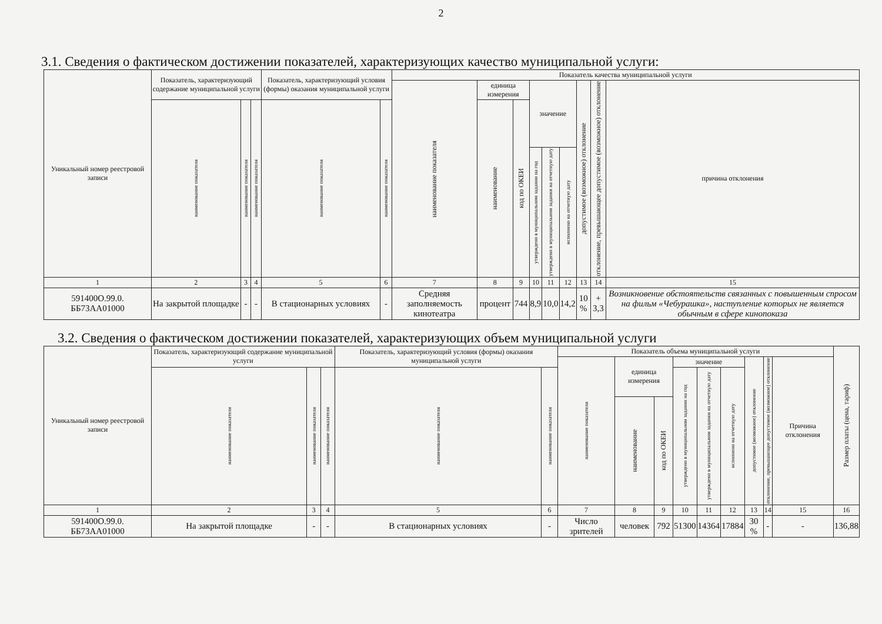2
3.1. Сведения о фактическом достижении показателей, характеризующих качество муниципальной услуги:
| Уникальный номер реестровой записи | Показатель, характеризующий содержание муниципальной услуги | | | Показатель, характеризующий условия (формы) оказания муниципальной услуги | | Показатель качества муниципальной услуги | | | | | | | | |
| --- | --- | --- | --- | --- | --- | --- | --- | --- | --- | --- | --- | --- | --- | --- |
| | | | | | | наименование показателя | единица измерения | | значение | | | допустимое (возможное) отклонение | отклонение, превышающее допустимое (возможное) отклонение | причина отклонения |
| | наименование показателя | наименование показателя | наименование показателя | наименование показателя | наименование показателя | | наименование | код по ОКЕИ | | | | | | |
| | | | | | | | | | утверждено в муниципальном задании на год | утверждено в муниципальном задании на отчетную дату | исполнено на отчетную дату | | | |
| 1 | 2 | 3 | 4 | 5 | 6 | 7 | 8 | 9 | 10 | 11 | 12 | 13 | 14 | 15 |
| 591400О.99.0. ББ73АА01000 | На закрытой площадке | - | - | В стационарных условиях | - | Средняя заполняемость кинотеатра | процент | 744 | 8,9 | 10,0 | 14,2 | 10 % | + 3,3 | Возникновение обстоятельств связанных с повышенным спросом на фильм «Чебурашка», наступление которых не является обычным в сфере кинопоказа |
3.2. Сведения о фактическом достижении показателей, характеризующих объем муниципальной услуги
| Уникальный номер реестровой записи | Показатель, характеризующий содержание муниципальной услуги | | | Показатель, характеризующий условия (формы) оказания муниципальной услуги | | Показатель объема муниципальной услуги | | | | | | | | | Размер платы (цена, тариф) |
| --- | --- | --- | --- | --- | --- | --- | --- | --- | --- | --- | --- | --- | --- | --- | --- |
| | | | | | | наименование показателя | единица измерения | | значение | | | допустимое (возможное) отклонение | отклонение, превышающее допустимое (возможное) отклонение | Причина отклонения | |
| | наименование показателя | наименование показателя | наименование показателя | наименование показателя | наименование показателя | | | | утверждено в муниципальном задании на год | утверждено в муниципальном задании на отчетную дату | исполнено на отчетную дату | | | | |
| | | | | | | | наименование | код по ОКЕИ | | | | | | | |
| 1 | 2 | 3 | 4 | 5 | 6 | 7 | 8 | 9 | 10 | 11 | 12 | 13 | 14 | 15 | 16 |
| 591400О.99.0. ББ73АА01000 | На закрытой площадке | - | - | В стационарных условиях | - | Число зрителей | человек | 792 | 51300 | 14364 | 17884 | 30 % | - | - | 136,88 |